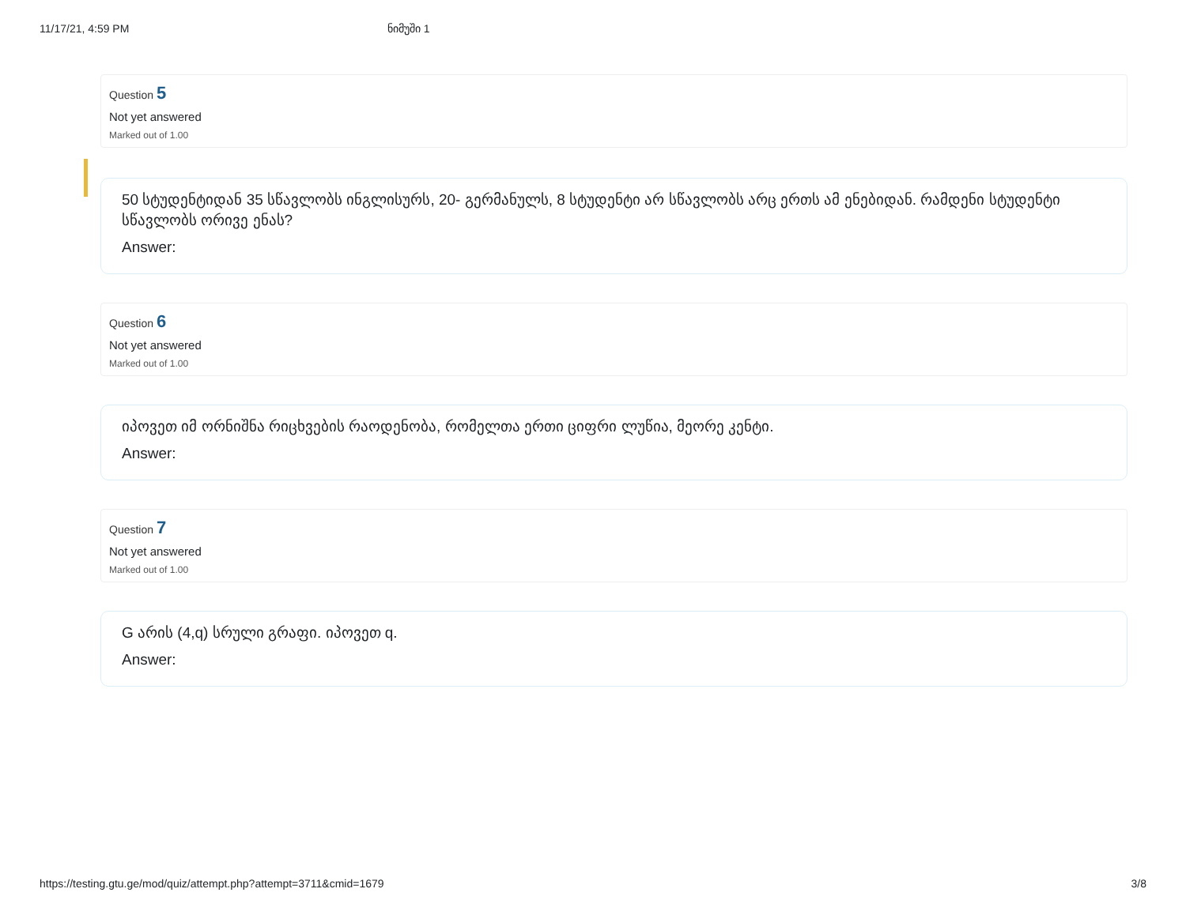11/17/21, 4:59 PM ნიმუში 1
Question 5
Not yet answered
Marked out of 1.00
50 სტუდენტიდან 35 სწავლობს ინგლისურს, 20- გერმანულს, 8 სტუდენტი არ სწავლობს არც ერთს ამ ენებიდან. რამდენი სტუდენტი სწავლობს ორივე ენას?
Answer:
Question 6
Not yet answered
Marked out of 1.00
იპოვეთ იმ ორნიშნა რიცხვების რაოდენობა, რომელთა ერთი ციფრი ლუწია, მეორე კენტი.
Answer:
Question 7
Not yet answered
Marked out of 1.00
G არის (4,q) სრული გრაფი. იპოვეთ q.
Answer:
https://testing.gtu.ge/mod/quiz/attempt.php?attempt=3711&cmid=1679 3/8